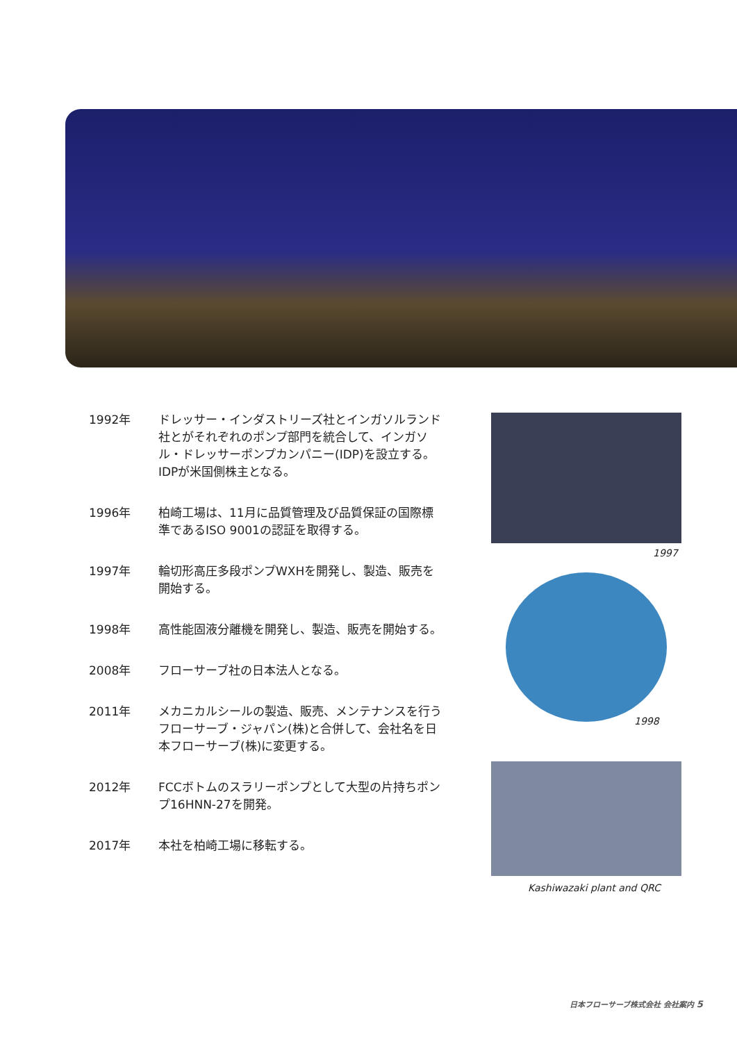1992年 ドレッサー・インダストリーズ社とインガソルランド社とがそれぞれのポンプ部門を統合して、インガソル・ドレッサーポンプカンパニー(IDP)を設立する。
IDPが米国側株主となる。
1996年 柏崎工場は、11月に品質管理及び品質保証の国際標準であるISO 9001の認証を取得する。
1997年 輪切形高圧多段ポンプWXHを開発し、製造、販売を開始する。
1998年 高性能固液分離機を開発し、製造、販売を開始する。
2008年 フローサーブ社の日本法人となる。
2011年 メカニカルシールの製造、販売、メンテナンスを行うフローサーブ・ジャパン(株)と合併して、会社名を日本フローサーブ(株)に変更する。
2012年 FCCボトムのスラリーポンプとして大型の片持ちポンプ16HNN-27を開発。
2017年 本社を柏崎工場に移転する。
1997
1998
Kashiwazaki plant and QRC
日本フローサーブ株式会社 会社案内 5